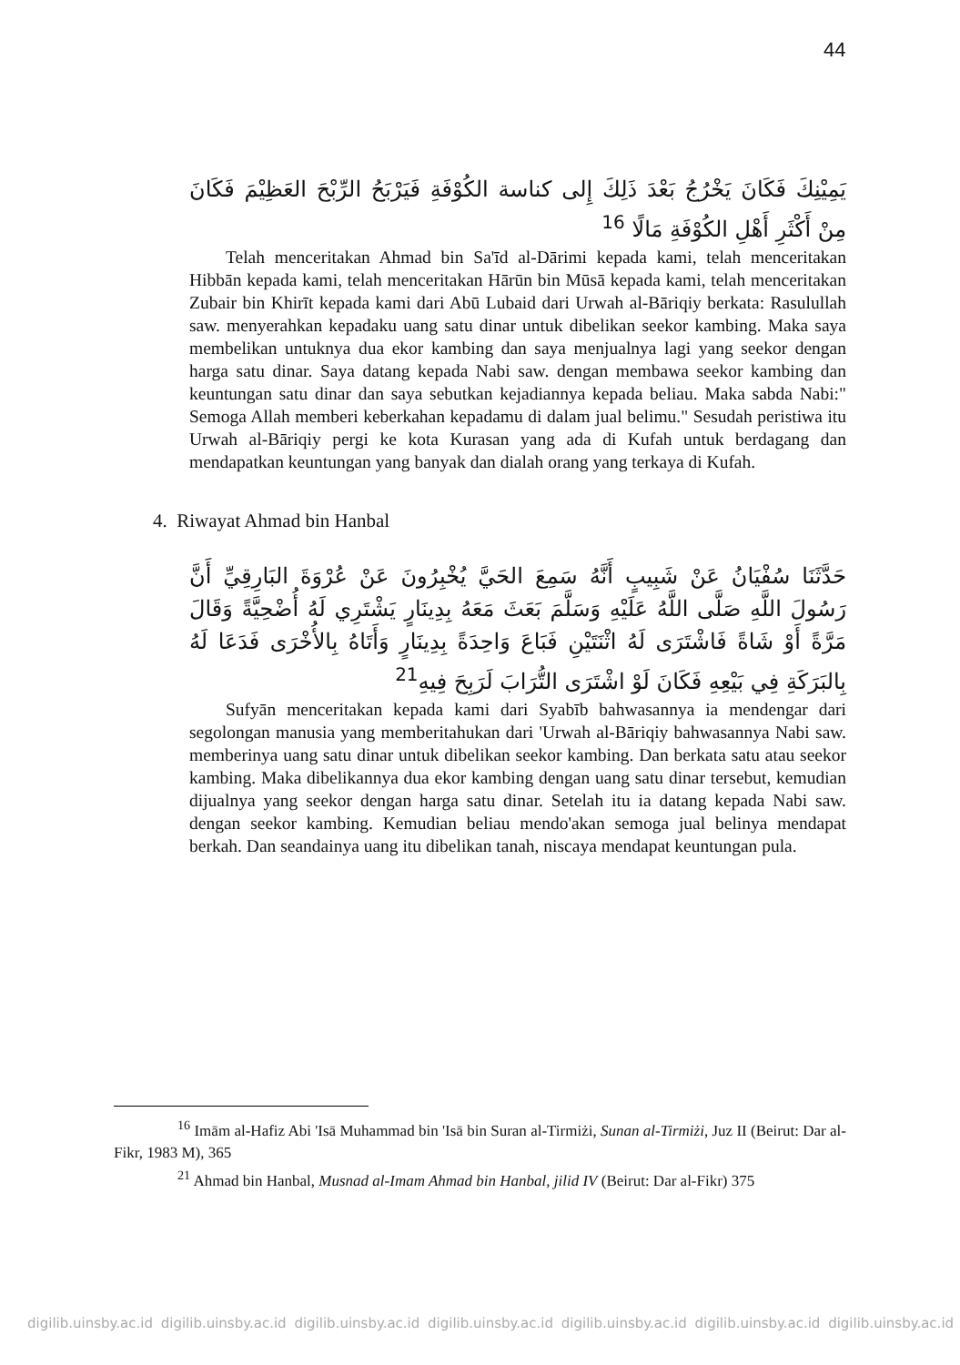44
يَمِيْنِكَ فَكَانَ يَخْرُجُ بَعْدَ ذَلِكَ إِلى كناسة الكُوْفَةِ فَيَرْبَحُ الرِّبْحَ العَظِيْمَ فَكَانَ مِنْ أَكْثَرِ أَهْلِ الكُوْفَةِ مَالًا <sup>16</sup>
Telah menceritakan Ahmad bin Sa'īd al-Dārimi kepada kami, telah menceritakan Hibbān kepada kami, telah menceritakan Hārūn bin Mūsā kepada kami, telah menceritakan Zubair bin Khirīt kepada kami dari Abū Lubaid dari Urwah al-Bāriqiy berkata: Rasulullah saw. menyerahkan kepadaku uang satu dinar untuk dibelikan seekor kambing. Maka saya membelikan untuknya dua ekor kambing dan saya menjualnya lagi yang seekor dengan harga satu dinar. Saya datang kepada Nabi saw. dengan membawa seekor kambing dan keuntungan satu dinar dan saya sebutkan kejadiannya kepada beliau. Maka sabda Nabi:" Semoga Allah memberi keberkahan kepadamu di dalam jual belimu." Sesudah peristiwa itu Urwah al-Bāriqiy pergi ke kota Kurasan yang ada di Kufah untuk berdagang dan mendapatkan keuntungan yang banyak dan dialah orang yang terkaya di Kufah.
4. Riwayat Ahmad bin Hanbal
حَدَّثَنَا سُفْيَانُ عَنْ شَبِيبٍ أَنَّهُ سَمِعَ الحَيَّ يُخْبِرُونَ عَنْ عُرْوَةَ البَارِقِيِّ أَنَّ رَسُولَ اللَّهِ صَلَّى اللَّهُ عَلَيْهِ وَسَلَّمَ بَعَثَ مَعَهُ بِدِينَارٍ يَشْتَرِي لَهُ أُضْحِيَّةً وَقَالَ مَرَّةً أَوْ شَاةً فَاشْتَرَى لَهُ اثْنَتَيْنِ فَبَاعَ وَاحِدَةً بِدِينَارٍ وَأَتَاهُ بِالأُخْرَى فَدَعَا لَهُ بِالبَرَكَةِ فِي بَيْعِهِ فَكَانَ لَوْ اشْتَرَى التُّرَابَ لَرَبِحَ فِيهِ<sup>21</sup>
Sufyān menceritakan kepada kami dari Syabīb bahwasannya ia mendengar dari segolongan manusia yang memberitahukan dari 'Urwah al-Bāriqiy bahwasannya Nabi saw. memberinya uang satu dinar untuk dibelikan seekor kambing. Dan berkata satu atau seekor kambing. Maka dibelikannya dua ekor kambing dengan uang satu dinar tersebut, kemudian dijualnya yang seekor dengan harga satu dinar. Setelah itu ia datang kepada Nabi saw. dengan seekor kambing. Kemudian beliau mendo'akan semoga jual belinya mendapat berkah. Dan seandainya uang itu dibelikan tanah, niscaya mendapat keuntungan pula.
<sup>16</sup> Imām al-Hafiz Abi 'Isā Muhammad bin 'Isā bin Suran al-Tirmiżi, Sunan al-Tirmiżi, Juz II (Beirut: Dar al-Fikr, 1983 M), 365
<sup>21</sup> Ahmad bin Hanbal, Musnad al-Imam Ahmad bin Hanbal, jilid IV (Beirut: Dar al-Fikr) 375
digilib.uinsby.ac.id digilib.uinsby.ac.id digilib.uinsby.ac.id digilib.uinsby.ac.id digilib.uinsby.ac.id digilib.uinsby.ac.id digilib.uinsby.ac.id